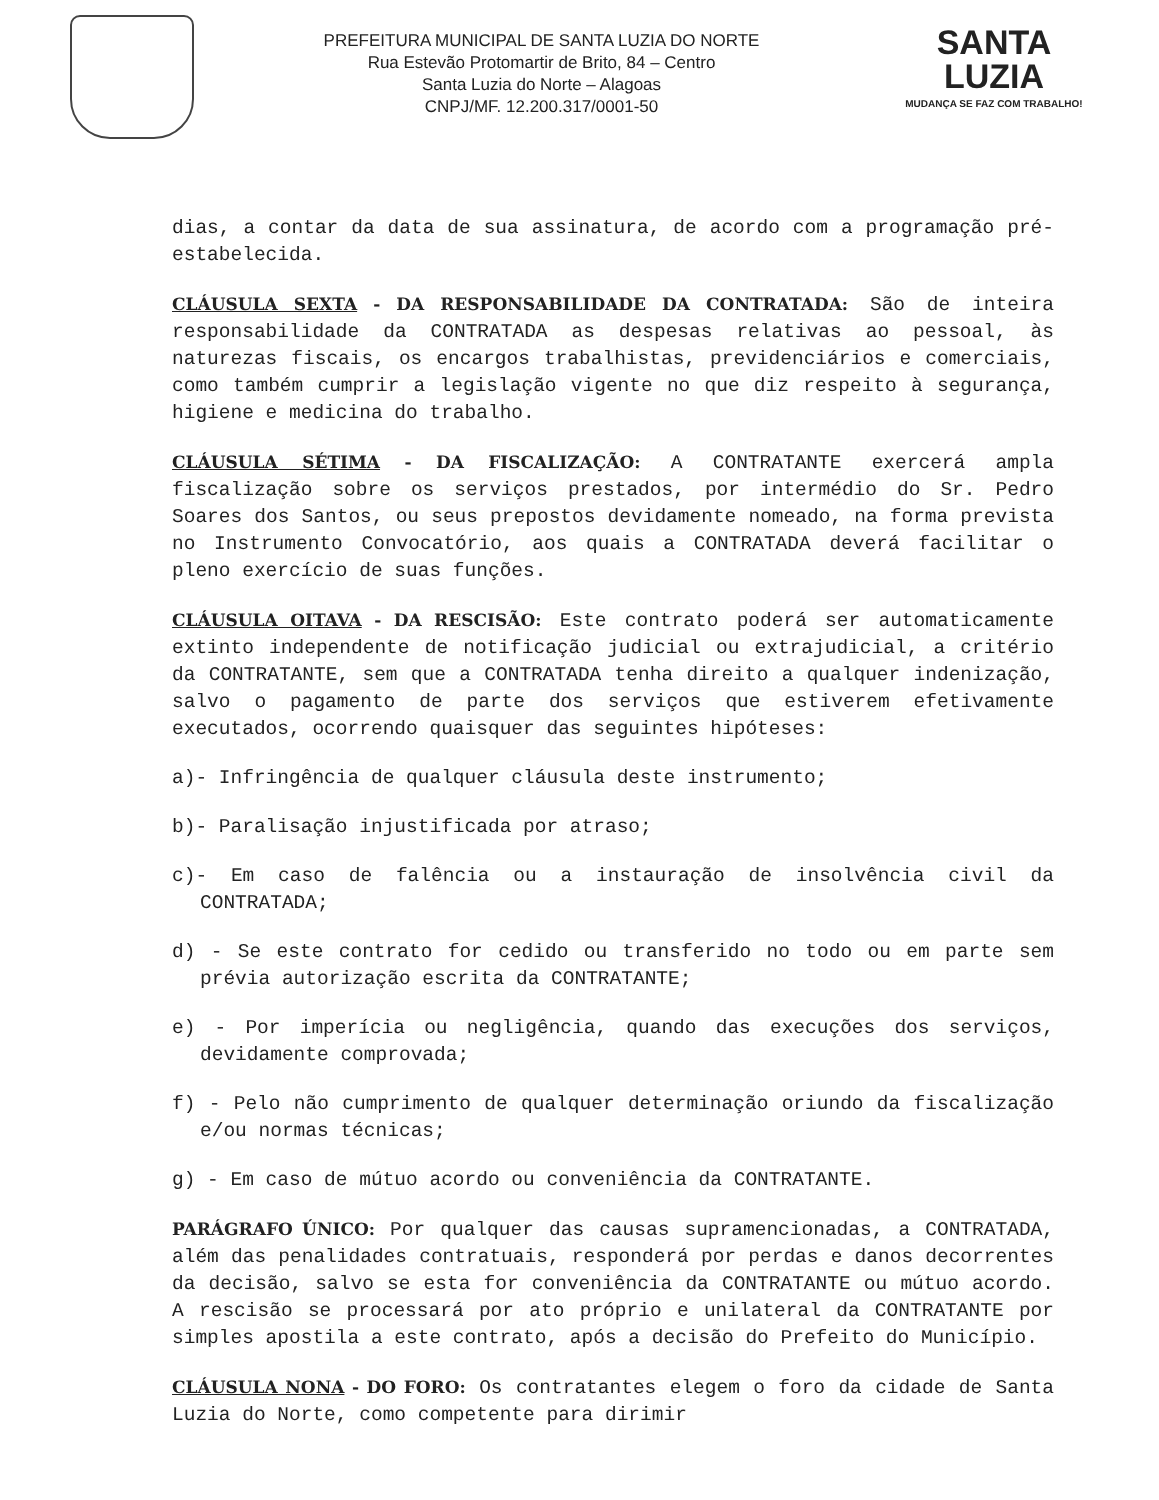PREFEITURA MUNICIPAL DE SANTA LUZIA DO NORTE
Rua Estevão Protomartir de Brito, 84 – Centro
Santa Luzia do Norte – Alagoas
CNPJ/MF. 12.200.317/0001-50
SANTA
LUZIA
MUDANÇA SE FAZ COM TRABALHO!
dias, a contar da data de sua assinatura, de acordo com a programação pré-estabelecida.
CLÁUSULA SEXTA - DA RESPONSABILIDADE DA CONTRATADA: São de inteira responsabilidade da CONTRATADA as despesas relativas ao pessoal, às naturezas fiscais, os encargos trabalhistas, previdenciários e comerciais, como também cumprir a legislação vigente no que diz respeito à segurança, higiene e medicina do trabalho.
CLÁUSULA SÉTIMA - DA FISCALIZAÇÃO: A CONTRATANTE exercerá ampla fiscalização sobre os serviços prestados, por intermédio do Sr. Pedro Soares dos Santos, ou seus prepostos devidamente nomeado, na forma prevista no Instrumento Convocatório, aos quais a CONTRATADA deverá facilitar o pleno exercício de suas funções.
CLÁUSULA OITAVA - DA RESCISÃO: Este contrato poderá ser automaticamente extinto independente de notificação judicial ou extrajudicial, a critério da CONTRATANTE, sem que a CONTRATADA tenha direito a qualquer indenização, salvo o pagamento de parte dos serviços que estiverem efetivamente executados, ocorrendo quaisquer das seguintes hipóteses:
a)- Infringência de qualquer cláusula deste instrumento;
b)- Paralisação injustificada por atraso;
c)- Em caso de falência ou a instauração de insolvência civil da CONTRATADA;
d) - Se este contrato for cedido ou transferido no todo ou em parte sem prévia autorização escrita da CONTRATANTE;
e) - Por imperícia ou negligência, quando das execuções dos serviços, devidamente comprovada;
f) - Pelo não cumprimento de qualquer determinação oriundo da fiscalização e/ou normas técnicas;
g) - Em caso de mútuo acordo ou conveniência da CONTRATANTE.
PARÁGRAFO ÚNICO: Por qualquer das causas supramencionadas, a CONTRATADA, além das penalidades contratuais, responderá por perdas e danos decorrentes da decisão, salvo se esta for conveniência da CONTRATANTE ou mútuo acordo. A rescisão se processará por ato próprio e unilateral da CONTRATANTE por simples apostila a este contrato, após a decisão do Prefeito do Município.
CLÁUSULA NONA - DO FORO: Os contratantes elegem o foro da cidade de Santa Luzia do Norte, como competente para dirimir